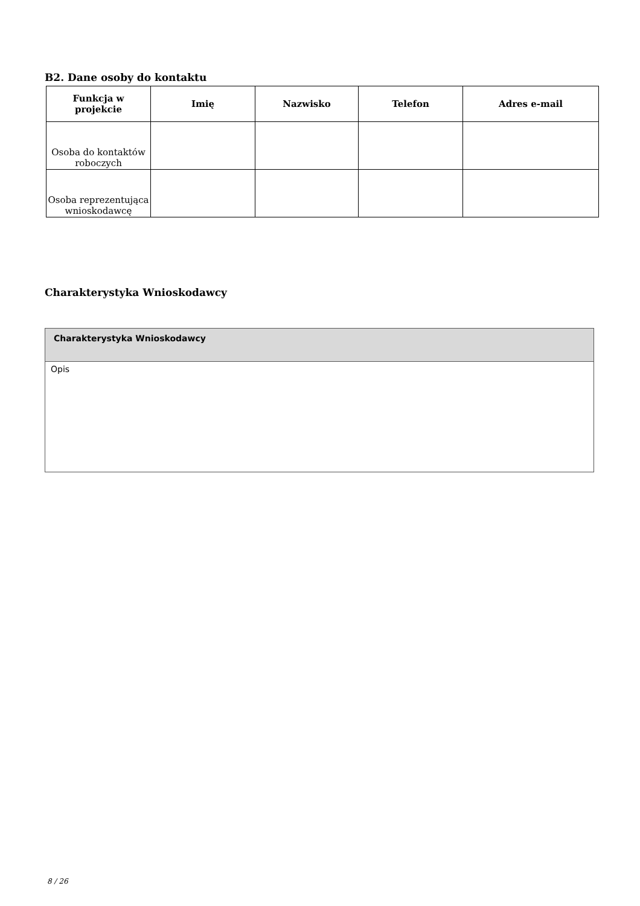B2. Dane osoby do kontaktu
| Funkcja w projekcie | Imię | Nazwisko | Telefon | Adres e-mail |
| --- | --- | --- | --- | --- |
| Osoba do kontaktów roboczych | | | | |
| Osoba reprezentująca wnioskodawcę | | | | |
Charakterystyka Wnioskodawcy
| Charakterystyka Wnioskodawcy |
| Opis |
8 / 26